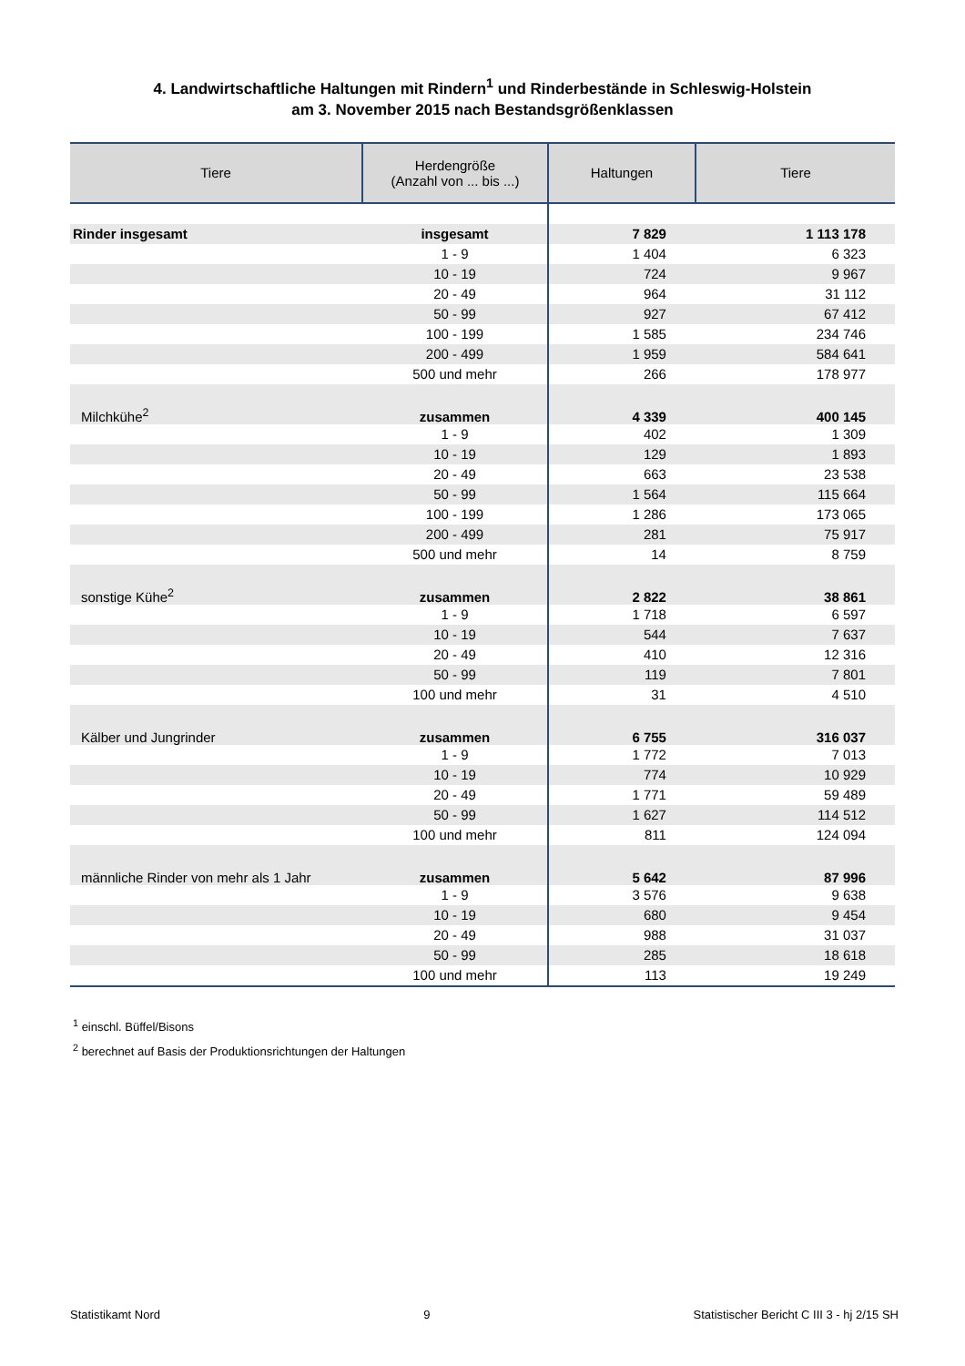4. Landwirtschaftliche Haltungen mit Rindern<sup>1</sup> und Rinderbestände in Schleswig-Holstein
am 3. November 2015 nach Bestandsgrößenklassen
| Tiere | Herdengröße (Anzahl von ... bis ...) | Haltungen | Tiere |
| --- | --- | --- | --- |
| Rinder insgesamt | insgesamt | 7 829 | 1 113 178 |
| | 1 - 9 | 1 404 | 6 323 |
| | 10 - 19 | 724 | 9 967 |
| | 20 - 49 | 964 | 31 112 |
| | 50 - 99 | 927 | 67 412 |
| | 100 - 199 | 1 585 | 234 746 |
| | 200 - 499 | 1 959 | 584 641 |
| | 500 und mehr | 266 | 178 977 |
| Milchkühe<sup>2</sup> | zusammen | 4 339 | 400 145 |
| | 1 - 9 | 402 | 1 309 |
| | 10 - 19 | 129 | 1 893 |
| | 20 - 49 | 663 | 23 538 |
| | 50 - 99 | 1 564 | 115 664 |
| | 100 - 199 | 1 286 | 173 065 |
| | 200 - 499 | 281 | 75 917 |
| | 500 und mehr | 14 | 8 759 |
| sonstige Kühe<sup>2</sup> | zusammen | 2 822 | 38 861 |
| | 1 - 9 | 1 718 | 6 597 |
| | 10 - 19 | 544 | 7 637 |
| | 20 - 49 | 410 | 12 316 |
| | 50 - 99 | 119 | 7 801 |
| | 100 und mehr | 31 | 4 510 |
| Kälber und Jungrinder | zusammen | 6 755 | 316 037 |
| | 1 - 9 | 1 772 | 7 013 |
| | 10 - 19 | 774 | 10 929 |
| | 20 - 49 | 1 771 | 59 489 |
| | 50 - 99 | 1 627 | 114 512 |
| | 100 und mehr | 811 | 124 094 |
| männliche Rinder von mehr als 1 Jahr | zusammen | 5 642 | 87 996 |
| | 1 - 9 | 3 576 | 9 638 |
| | 10 - 19 | 680 | 9 454 |
| | 20 - 49 | 988 | 31 037 |
| | 50 - 99 | 285 | 18 618 |
| | 100 und mehr | 113 | 19 249 |
<sup>1</sup> einschl. Büffel/Bisons
<sup>2</sup> berechnet auf Basis der Produktionsrichtungen der Haltungen
Statistikamt Nord 9 Statistischer Bericht C III 3 - hj 2/15 SH